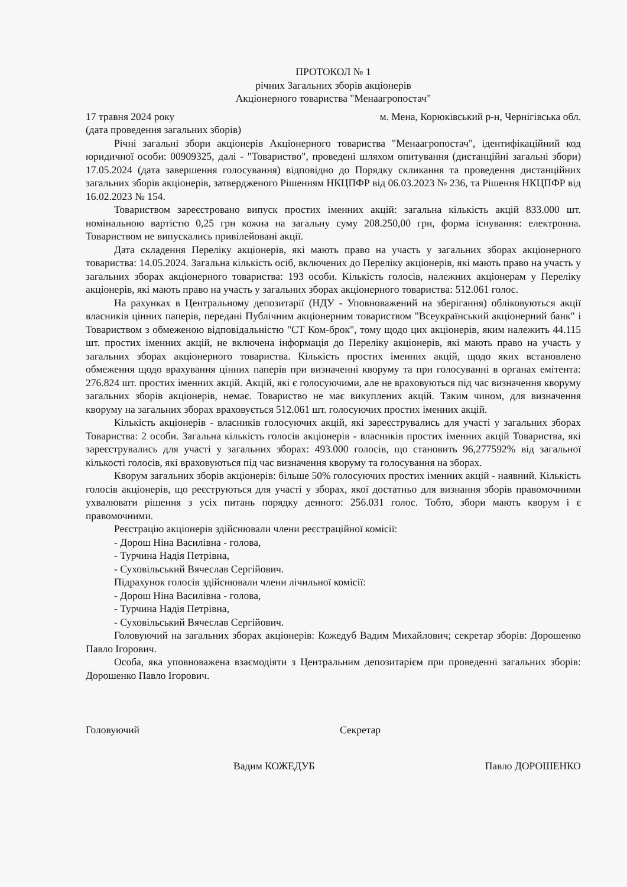ПРОТОКОЛ № 1
річних Загальних зборів акціонерів
Акціонерного товариства "Менаагропостач"
17 травня 2024 року м. Мена, Корюківський р-н, Чернігівська обл.
(дата проведення загальних зборів)
Річні загальні збори акціонерів Акціонерного товариства "Менаагропостач", ідентифікаційний код юридичної особи: 00909325, далі - "Товариство", проведені шляхом опитування (дистанційні загальні збори) 17.05.2024 (дата завершення голосування) відповідно до Порядку скликання та проведення дистанційних загальних зборів акціонерів, затвердженого Рішенням НКЦПФР від 06.03.2023 № 236, та Рішення НКЦПФР від 16.02.2023 № 154.
Товариством зареєстровано випуск простих іменних акцій: загальна кількість акцій 833.000 шт. номінальною вартістю 0,25 грн кожна на загальну суму 208.250,00 грн, форма існування: електронна. Товариством не випускались привілейовані акції.
Дата складення Переліку акціонерів, які мають право на участь у загальних зборах акціонерного товариства: 14.05.2024. Загальна кількість осіб, включених до Переліку акціонерів, які мають право на участь у загальних зборах акціонерного товариства: 193 особи. Кількість голосів, належних акціонерам у Переліку акціонерів, які мають право на участь у загальних зборах акціонерного товариства: 512.061 голос.
На рахунках в Центральному депозитарії (НДУ - Уповноважений на зберігання) обліковуються акції власників цінних паперів, передані Публічним акціонерним товариством "Всеукраїнський акціонерний банк" і Товариством з обмеженою відповідальністю "СТ Ком-брок", тому щодо цих акціонерів, яким належить 44.115 шт. простих іменних акцій, не включена інформація до Переліку акціонерів, які мають право на участь у загальних зборах акціонерного товариства. Кількість простих іменних акцій, щодо яких встановлено обмеження щодо врахування цінних паперів при визначенні кворуму та при голосуванні в органах емітента: 276.824 шт. простих іменних акцій. Акцій, які є голосуючими, але не враховуються під час визначення кворуму загальних зборів акціонерів, немає. Товариство не має викуплених акцій. Таким чином, для визначення кворуму на загальних зборах враховується 512.061 шт. голосуючих простих іменних акцій.
Кількість акціонерів - власників голосуючих акцій, які зареєструвались для участі у загальних зборах Товариства: 2 особи. Загальна кількість голосів акціонерів - власників простих іменних акцій Товариства, які зареєструвались для участі у загальних зборах: 493.000 голосів, що становить 96,277592% від загальної кількості голосів, які враховуються під час визначення кворуму та голосування на зборах.
Кворум загальних зборів акціонерів: більше 50% голосуючих простих іменних акцій - наявний. Кількість голосів акціонерів, що реєструються для участі у зборах, якої достатньо для визнання зборів правомочними ухвалювати рішення з усіх питань порядку денного: 256.031 голос. Тобто, збори мають кворум і є правомочними.
Реєстрацію акціонерів здійснювали члени реєстраційної комісії:
- Дорош Ніна Василівна - голова,
- Турчина Надія Петрівна,
- Суховільський Вячеслав Сергійович.
Підрахунок голосів здійснювали члени лічильної комісії:
- Дорош Ніна Василівна - голова,
- Турчина Надія Петрівна,
- Суховільський Вячеслав Сергійович.
Головуючий на загальних зборах акціонерів: Кожедуб Вадим Михайлович; секретар зборів: Дорошенко Павло Ігорович.
Особа, яка уповноважена взаємодіяти з Центральним депозитарієм при проведенні загальних зборів: Дорошенко Павло Ігорович.
Головуючий Секретар
Вадим КОЖЕДУБ Павло ДОРОШЕНКО